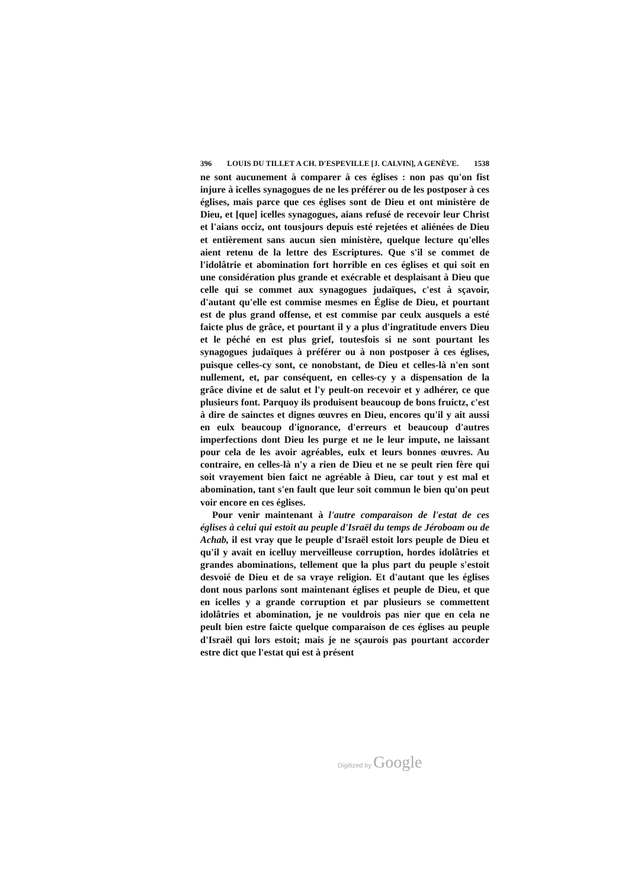396 LOUIS DU TILLET A CH. D'ESPEVILLE [J. CALVIN], A GENÈVE. 1538
ne sont aucunement à comparer à ces églises : non pas qu'on fist injure à icelles synagogues de ne les préférer ou de les postposer à ces églises, mais parce que ces églises sont de Dieu et ont ministère de Dieu, et [que] icelles synagogues, aians refusé de recevoir leur Christ et l'aians occiz, ont tousjours depuis esté rejetées et aliénées de Dieu et entièrement sans aucun sien ministère, quelque lecture qu'elles aient retenu de la lettre des Escriptures. Que s'il se commet de l'idolâtrie et abomination fort horrible en ces églises et qui soit en une considération plus grande et exécrable et desplaisant à Dieu que celle qui se commet aux synagogues judaïques, c'est à sçavoir, d'autant qu'elle est commise mesmes en Église de Dieu, et pourtant est de plus grand offense, et est commise par ceulx ausquels a esté faicte plus de grâce, et pourtant il y a plus d'ingratitude envers Dieu et le péché en est plus grief, toutesfois si ne sont pourtant les synagogues judaïques à préférer ou à non postposer à ces églises, puisque celles-cy sont, ce nonobstant, de Dieu et celles-là n'en sont nullement, et, par conséquent, en celles-cy y a dispensation de la grâce divine et de salut et l'y peult-on recevoir et y adhérer, ce que plusieurs font. Parquoy ils produisent beaucoup de bons fruictz, c'est à dire de sainctes et dignes œuvres en Dieu, encores qu'il y ait aussi en eulx beaucoup d'ignorance, d'erreurs et beaucoup d'autres imperfections dont Dieu les purge et ne le leur impute, ne laissant pour cela de les avoir agréables, eulx et leurs bonnes œuvres. Au contraire, en celles-là n'y a rien de Dieu et ne se peult rien fère qui soit vrayement bien faict ne agréable à Dieu, car tout y est mal et abomination, tant s'en fault que leur soit commun le bien qu'on peut voir encore en ces églises.
Pour venir maintenant à l'autre comparaison de l'estat de ces églises à celui qui estoit au peuple d'Israël du temps de Jéroboam ou de Achab, il est vray que le peuple d'Israël estoit lors peuple de Dieu et qu'il y avait en icelluy merveilleuse corruption, hordes idolâtries et grandes abominations, tellement que la plus part du peuple s'estoit desvoié de Dieu et de sa vraye religion. Et d'autant que les églises dont nous parlons sont maintenant églises et peuple de Dieu, et que en icelles y a grande corruption et par plusieurs se commettent idolâtries et abomination, je ne vouldrois pas nier que en cela ne peult bien estre faicte quelque comparaison de ces églises au peuple d'Israël qui lors estoit; mais je ne sçaurois pas pourtant accorder estre dict que l'estat qui est à présent
Digitized by Google